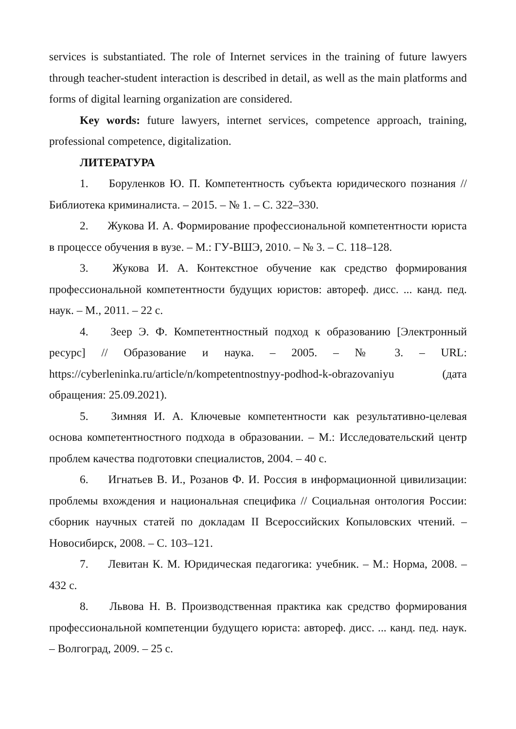services is substantiated. The role of Internet services in the training of future lawyers through teacher-student interaction is described in detail, as well as the main platforms and forms of digital learning organization are considered.
Key words: future lawyers, internet services, competence approach, training, professional competence, digitalization.
ЛИТЕРАТУРА
1. Боруленков Ю. П. Компетентность субъекта юридического познания // Библиотека криминалиста. – 2015. – № 1. – С. 322–330.
2. Жукова И. А. Формирование профессиональной компетентности юриста в процессе обучения в вузе. – М.: ГУ-ВШЭ, 2010. – № 3. – С. 118–128.
3. Жукова И. А. Контекстное обучение как средство формирования профессиональной компетентности будущих юристов: автореф. дисс. ... канд. пед. наук. – М., 2011. – 22 с.
4. Зеер Э. Ф. Компетентностный подход к образованию [Электронный ресурс] // Образование и наука. – 2005. – № 3. – URL: https://cyberleninka.ru/article/n/kompetentnostnyy-podhod-k-obrazovaniyu (дата обращения: 25.09.2021).
5. Зимняя И. А. Ключевые компетентности как результативно-целевая основа компетентностного подхода в образовании. – М.: Исследовательский центр проблем качества подготовки специалистов, 2004. – 40 с.
6. Игнатьев В. И., Розанов Ф. И. Россия в информационной цивилизации: проблемы вхождения и национальная специфика // Социальная онтология России: сборник научных статей по докладам II Всероссийских Копыловских чтений. – Новосибирск, 2008. – С. 103–121.
7. Левитан К. М. Юридическая педагогика: учебник. – М.: Норма, 2008. – 432 с.
8. Львова Н. В. Производственная практика как средство формирования профессиональной компетенции будущего юриста: автореф. дисс. ... канд. пед. наук. – Волгоград, 2009. – 25 с.